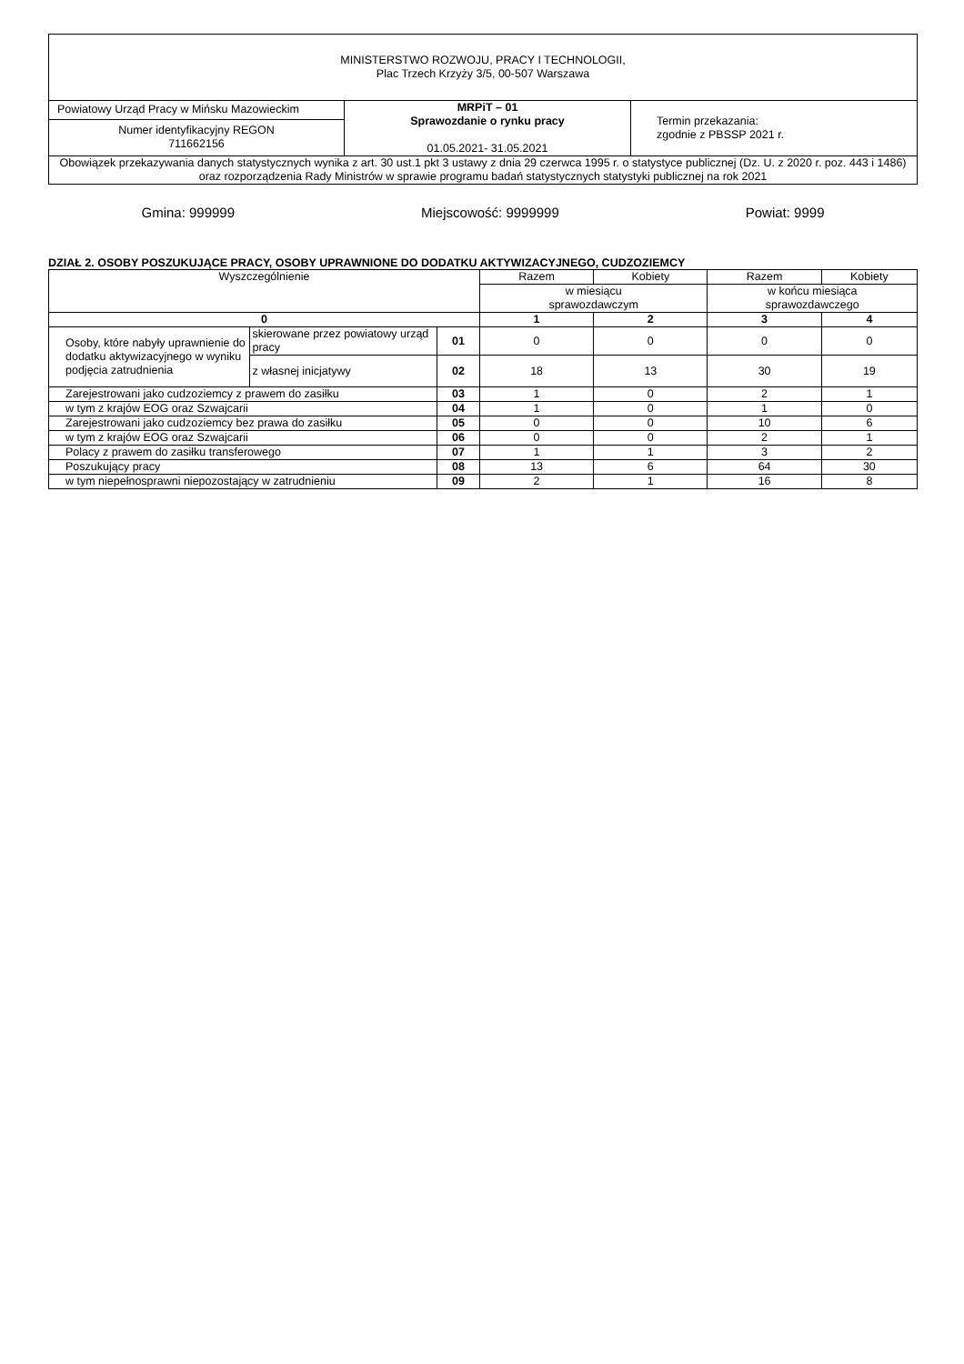| MINISTERSTWO ROZWOJU, PRACY I TECHNOLOGII, Plac Trzech Krzyży 3/5, 00-507 Warszawa | | |
| Powiatowy Urząd Pracy w Mińsku Mazowieckim | MRPiT – 01 Sprawozdanie o rynku pracy 01.05.2021- 31.05.2021 | Termin przekazania: zgodnie z PBSSP 2021 r. |
| Numer identyfikacyjny REGON 711662156 | | |
| Obowiązek przekazywania danych statystycznych wynika z art. 30 ust.1 pkt 3 ustawy z dnia 29 czerwca 1995 r. o statystyce publicznej (Dz. U. z 2020 r. poz. 443 i 1486) oraz rozporządzenia Rady Ministrów w sprawie programu badań statystycznych statystyki publicznej na rok 2021 | | |
Gmina: 999999 Miejscowość: 9999999 Powiat: 9999
DZIAŁ 2. OSOBY POSZUKUJĄCE PRACY, OSOBY UPRAWNIONE DO DODATKU AKTYWIZACYJNEGO, CUDZOZIEMCY
| Wyszczególnienie | | | Razem | Kobiety | Razem | Kobiety |
| --- | --- | --- | --- | --- | --- | --- |
| | | | w miesiącu sprawozdawczym | | w końcu miesiąca sprawozdawczego | |
| 0 | | | 1 | 2 | 3 | 4 |
| Osoby, które nabyły uprawnienie do dodatku aktywizacyjnego w wyniku podjęcia zatrudnienia | skierowane przez powiatowy urząd pracy | 01 | 0 | 0 | 0 | 0 |
| | z własnej inicjatywy | 02 | 18 | 13 | 30 | 19 |
| Zarejestrowani jako cudzoziemcy z prawem do zasiłku | | 03 | 1 | 0 | 2 | 1 |
| w tym z krajów EOG oraz Szwajcarii | | 04 | 1 | 0 | 1 | 0 |
| Zarejestrowani jako cudzoziemcy bez prawa do zasiłku | | 05 | 0 | 0 | 10 | 6 |
| w tym z krajów EOG oraz Szwajcarii | | 06 | 0 | 0 | 2 | 1 |
| Polacy z prawem do zasiłku transferowego | | 07 | 1 | 1 | 3 | 2 |
| Poszukujący pracy | | 08 | 13 | 6 | 64 | 30 |
| w tym niepełnosprawni niepozostający w zatrudnieniu | | 09 | 2 | 1 | 16 | 8 |